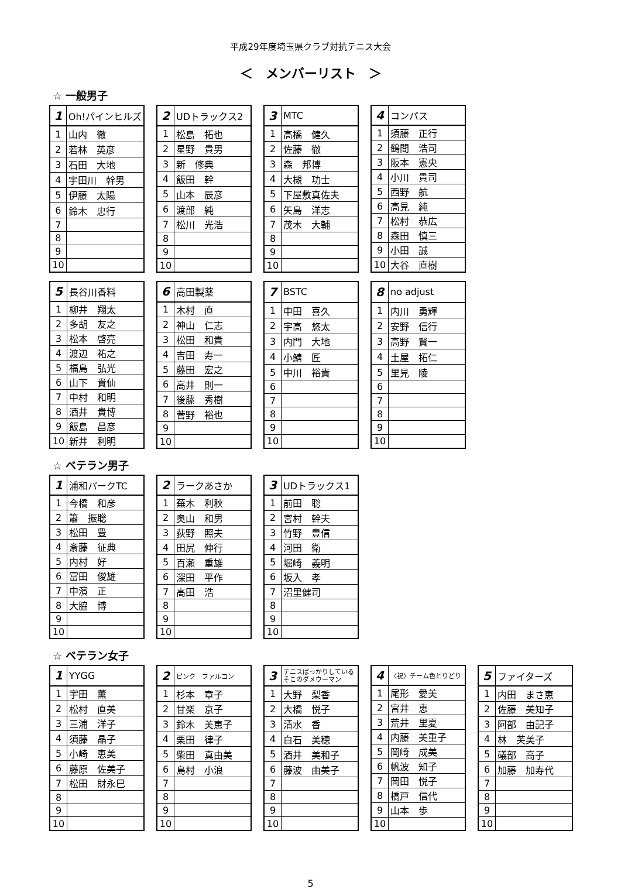平成29年度埼玉県クラブ対抗テニス大会
＜　メンバーリスト　＞
☆ 一般男子
| 1 | Oh!パインヒルズ |
| 1 | 山内 徹 |
| 2 | 若林 英彦 |
| 3 | 石田 大地 |
| 4 | 宇田川 幹男 |
| 5 | 伊藤 太陽 |
| 6 | 鈴木 忠行 |
| 7 | |
| 8 | |
| 9 | |
| 10 | |
| 2 | UDトラックス2 |
| 1 | 松島 拓也 |
| 2 | 星野 貴男 |
| 3 | 新 修典 |
| 4 | 飯田 幹 |
| 5 | 山本 辰彦 |
| 6 | 渡部 純 |
| 7 | 松川 光浩 |
| 8 | |
| 9 | |
| 10 | |
| 3 | MTC |
| 1 | 高橋 健久 |
| 2 | 佐藤 徹 |
| 3 | 森 邦博 |
| 4 | 大槻 功士 |
| 5 | 下屋敷真佐夫 |
| 6 | 矢島 洋志 |
| 7 | 茂木 大輔 |
| 8 | |
| 9 | |
| 10 | |
| 4 | コンパス |
| 1 | 須藤 正行 |
| 2 | 鶴間 浩司 |
| 3 | 阪本 憲央 |
| 4 | 小川 貴司 |
| 5 | 西野 航 |
| 6 | 高見 純 |
| 7 | 松村 恭広 |
| 8 | 森田 慎三 |
| 9 | 小田 誠 |
| 10 | 大谷 直樹 |
| 5 | 長谷川香料 |
| 1 | 柳井 翔太 |
| 2 | 多胡 友之 |
| 3 | 松本 啓亮 |
| 4 | 渡辺 祐之 |
| 5 | 福島 弘光 |
| 6 | 山下 貴仙 |
| 7 | 中村 和明 |
| 8 | 酒井 貴博 |
| 9 | 飯島 昌彦 |
| 10 | 新井 利明 |
| 6 | 高田製薬 |
| 1 | 木村 直 |
| 2 | 神山 仁志 |
| 3 | 松田 和貴 |
| 4 | 吉田 寿一 |
| 5 | 藤田 宏之 |
| 6 | 高井 則一 |
| 7 | 後藤 秀樹 |
| 8 | 菅野 裕也 |
| 9 | |
| 10 | |
| 7 | BSTC |
| 1 | 中田 喜久 |
| 2 | 宇高 悠太 |
| 3 | 内門 大地 |
| 4 | 小鯖 匠 |
| 5 | 中川 裕貴 |
| 6 | |
| 7 | |
| 8 | |
| 9 | |
| 10 | |
| 8 | no adjust |
| 1 | 内川 勇輝 |
| 2 | 安野 信行 |
| 3 | 高野 賢一 |
| 4 | 土屋 拓仁 |
| 5 | 里見 陵 |
| 6 | |
| 7 | |
| 8 | |
| 9 | |
| 10 | |
☆ ベテラン男子
| 1 | 浦和パークTC |
| 1 | 今橋 和彦 |
| 2 | 簫 振聡 |
| 3 | 松田 豊 |
| 4 | 斎藤 征典 |
| 5 | 内村 好 |
| 6 | 富田 俊雄 |
| 7 | 中濱 正 |
| 8 | 大脇 博 |
| 9 | |
| 10 | |
| 2 | ラークあさか |
| 1 | 蕪木 利秋 |
| 2 | 奥山 和男 |
| 3 | 荻野 照夫 |
| 4 | 田尻 伸行 |
| 5 | 百瀬 重雄 |
| 6 | 深田 平作 |
| 7 | 高田 浩 |
| 8 | |
| 9 | |
| 10 | |
| 3 | UDトラックス1 |
| 1 | 前田 聡 |
| 2 | 宮村 幹夫 |
| 3 | 竹野 豊信 |
| 4 | 河田 衛 |
| 5 | 堀崎 義明 |
| 6 | 坂入 孝 |
| 7 | 沼里健司 |
| 8 | |
| 9 | |
| 10 | |
☆ ベテラン女子
| 1 | YYGG |
| 1 | 宇田 薫 |
| 2 | 松村 直美 |
| 3 | 三浦 洋子 |
| 4 | 須藤 晶子 |
| 5 | 小崎 恵美 |
| 6 | 藤原 佐美子 |
| 7 | 松田 財永巳 |
| 8 | |
| 9 | |
| 10 | |
| 2 | ピンク ファルコン |
| 1 | 杉本 章子 |
| 2 | 甘楽 京子 |
| 3 | 鈴木 美恵子 |
| 4 | 栗田 律子 |
| 5 | 柴田 真由美 |
| 6 | 島村 小浪 |
| 7 | |
| 8 | |
| 9 | |
| 10 | |
| 3 | テニスばっかりしているそこのダメウーマン |
| 1 | 大野 梨香 |
| 2 | 大橋 悦子 |
| 3 | 清水 香 |
| 4 | 白石 美穂 |
| 5 | 酒井 美和子 |
| 6 | 藤波 由美子 |
| 7 | |
| 8 | |
| 9 | |
| 10 | |
| 4 | 〈祝〉チーム色とりどり |
| 1 | 尾形 愛美 |
| 2 | 宮井 恵 |
| 3 | 荒井 里夏 |
| 4 | 内藤 美重子 |
| 5 | 岡崎 成美 |
| 6 | 帆波 知子 |
| 7 | 岡田 悦子 |
| 8 | 橋戸 信代 |
| 9 | 山本 歩 |
| 10 | |
| 5 | ファイターズ |
| 1 | 内田 まさ恵 |
| 2 | 佐藤 美知子 |
| 3 | 阿部 由記子 |
| 4 | 林 芙美子 |
| 5 | 礒部 高子 |
| 6 | 加藤 加寿代 |
| 7 | |
| 8 | |
| 9 | |
| 10 | |
5